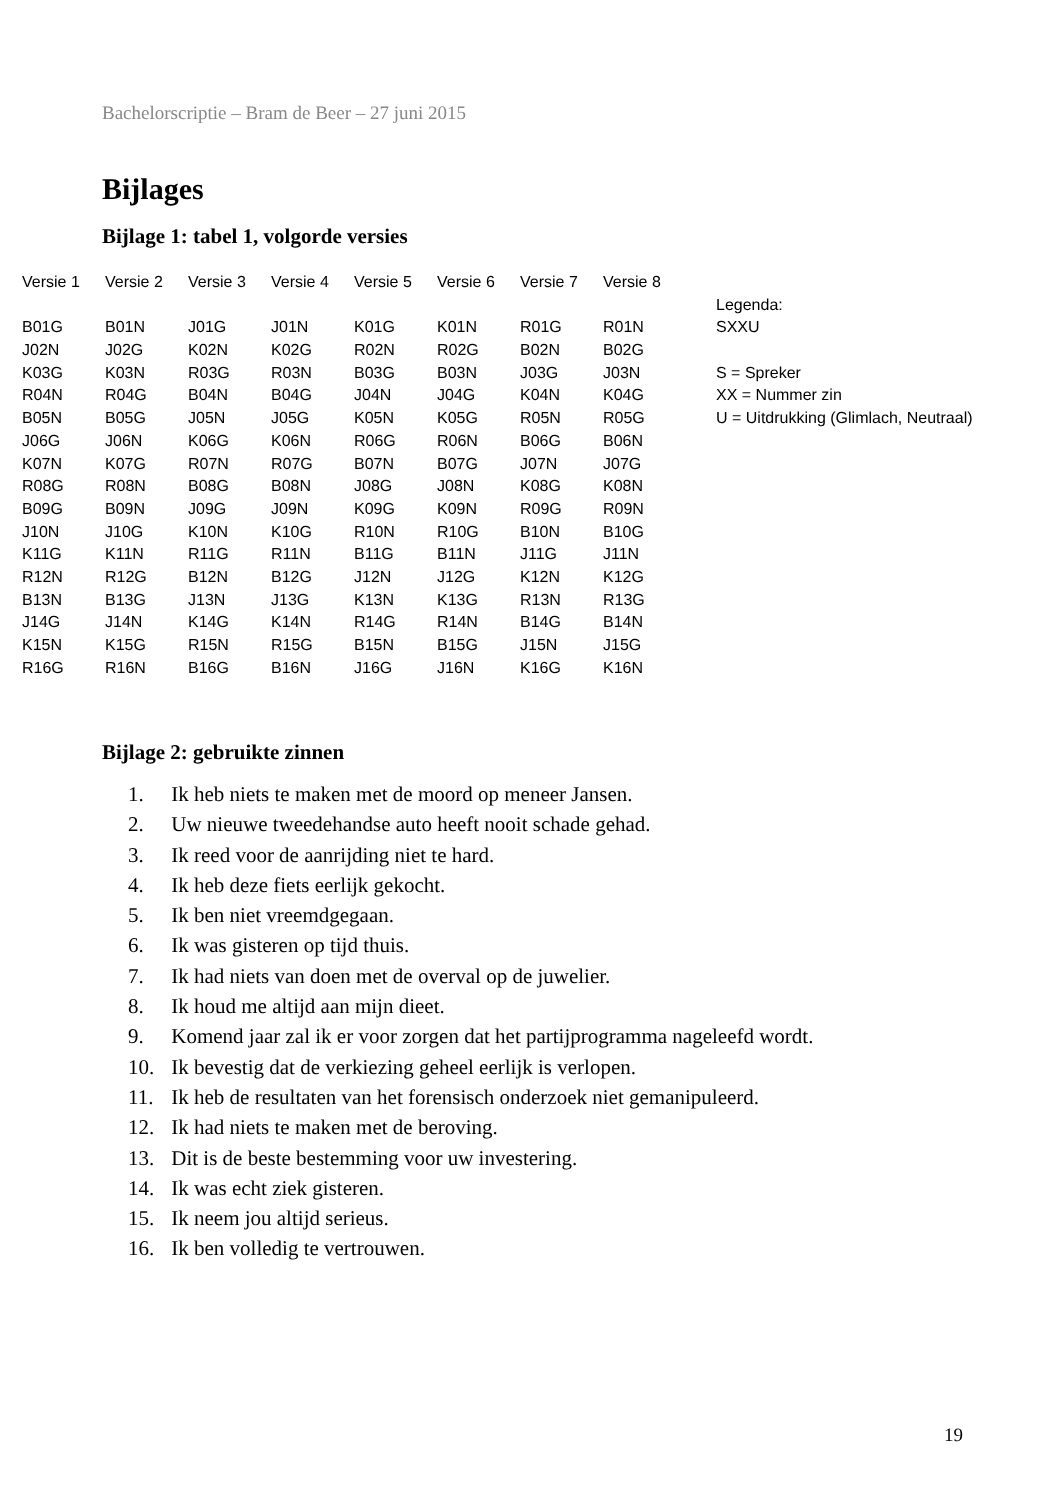Bachelorscriptie – Bram de Beer – 27 juni 2015
Bijlages
Bijlage 1: tabel 1, volgorde versies
| Versie 1 | Versie 2 | Versie 3 | Versie 4 | Versie 5 | Versie 6 | Versie 7 | Versie 8 | |
| | | | | | | | | Legenda: |
| B01G | B01N | J01G | J01N | K01G | K01N | R01G | R01N | SXXU |
| J02N | J02G | K02N | K02G | R02N | R02G | B02N | B02G | |
| K03G | K03N | R03G | R03N | B03G | B03N | J03G | J03N | S = Spreker |
| R04N | R04G | B04N | B04G | J04N | J04G | K04N | K04G | XX = Nummer zin |
| B05N | B05G | J05N | J05G | K05N | K05G | R05N | R05G | U = Uitdrukking (Glimlach, Neutraal) |
| J06G | J06N | K06G | K06N | R06G | R06N | B06G | B06N | |
| K07N | K07G | R07N | R07G | B07N | B07G | J07N | J07G | |
| R08G | R08N | B08G | B08N | J08G | J08N | K08G | K08N | |
| B09G | B09N | J09G | J09N | K09G | K09N | R09G | R09N | |
| J10N | J10G | K10N | K10G | R10N | R10G | B10N | B10G | |
| K11G | K11N | R11G | R11N | B11G | B11N | J11G | J11N | |
| R12N | R12G | B12N | B12G | J12N | J12G | K12N | K12G | |
| B13N | B13G | J13N | J13G | K13N | K13G | R13N | R13G | |
| J14G | J14N | K14G | K14N | R14G | R14N | B14G | B14N | |
| K15N | K15G | R15N | R15G | B15N | B15G | J15N | J15G | |
| R16G | R16N | B16G | B16N | J16G | J16N | K16G | K16N | |
Bijlage 2: gebruikte zinnen
1. Ik heb niets te maken met de moord op meneer Jansen.
2. Uw nieuwe tweedehandse auto heeft nooit schade gehad.
3. Ik reed voor de aanrijding niet te hard.
4. Ik heb deze fiets eerlijk gekocht.
5. Ik ben niet vreemdgegaan.
6. Ik was gisteren op tijd thuis.
7. Ik had niets van doen met de overval op de juwelier.
8. Ik houd me altijd aan mijn dieet.
9. Komend jaar zal ik er voor zorgen dat het partijprogramma nageleefd wordt.
10. Ik bevestig dat de verkiezing geheel eerlijk is verlopen.
11. Ik heb de resultaten van het forensisch onderzoek niet gemanipuleerd.
12. Ik had niets te maken met de beroving.
13. Dit is de beste bestemming voor uw investering.
14. Ik was echt ziek gisteren.
15. Ik neem jou altijd serieus.
16. Ik ben volledig te vertrouwen.
19